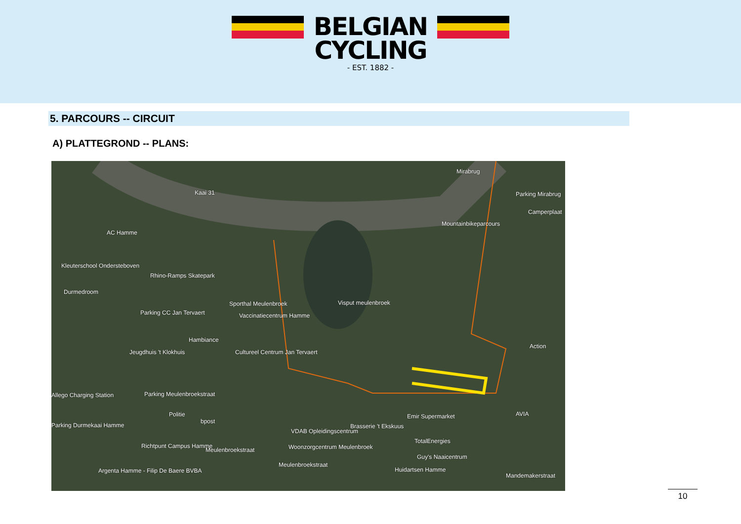BELGIAN
CYCLING
- EST. 1882 -
5. PARCOURS -- CIRCUIT
A) PLATTEGROND -- PLANS:
Mirabrug
Parking Mirabrug
Camperplaat
Kaai 31
Mountainbikeparcours
AC Hamme
Kleuterschool Ondersteboven
Rhino-Ramps Skatepark
Durmedroom
Visput meulenbroek Sporthal Meulenbroek
Parking CC Jan Tervaert Vaccinatiecentrum Hamme
Hambiance
Jeugdhuis 't Klokhuis Cultureel Centrum Jan Tervaert
Action
Allego Charging Station Parking Meulenbroekstraat
Politie
bpost
Parking Durmekaai Hamme
Emir Supermarket
Brasserie 't Ekskuus
AVIA
VDAB Opleidingscentrum
TotalEnergies
Richtpunt Campus Hamme
Meulenbroekstraat Woonzorgcentrum Meulenbroek
Guy's Naaicentrum
Huidartsen Hamme
Meulenbroekstraat
Argenta Hamme - Filip De Baere BVBA
Mandemakerstraat
10